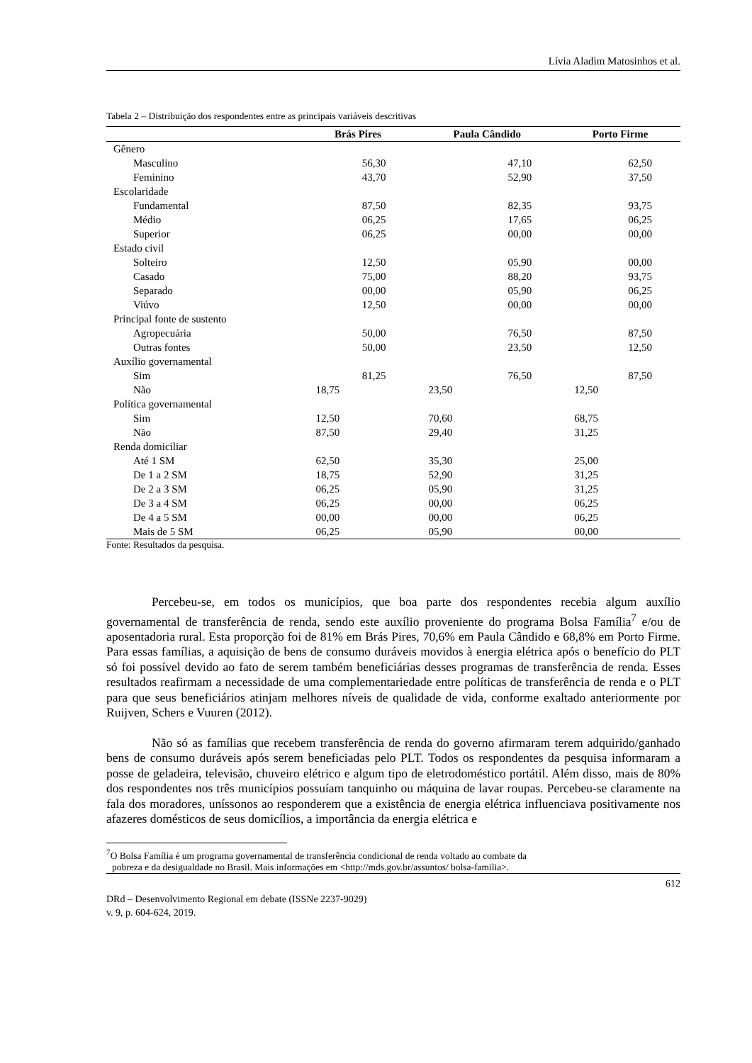Lívia Aladim Matosinhos et al.
Tabela 2 – Distribuição dos respondentes entre as principais variáveis descritivas
| | Brás Pires | Paula Cândido | Porto Firme |
| --- | --- | --- | --- |
| Gênero | | | |
| Masculino | 56,30 | 47,10 | 62,50 |
| Feminino | 43,70 | 52,90 | 37,50 |
| Escolaridade | | | |
| Fundamental | 87,50 | 82,35 | 93,75 |
| Médio | 06,25 | 17,65 | 06,25 |
| Superior | 06,25 | 00,00 | 00,00 |
| Estado civil | | | |
| Solteiro | 12,50 | 05,90 | 00,00 |
| Casado | 75,00 | 88,20 | 93,75 |
| Separado | 00,00 | 05,90 | 06,25 |
| Viúvo | 12,50 | 00,00 | 00,00 |
| Principal fonte de sustento | | | |
| Agropecuária | 50,00 | 76,50 | 87,50 |
| Outras fontes | 50,00 | 23,50 | 12,50 |
| Auxílio governamental | | | |
| Sim | 81,25 | 76,50 | 87,50 |
| Não | 18,75 | 23,50 | 12,50 |
| Política governamental | | | |
| Sim | 12,50 | 70,60 | 68,75 |
| Não | 87,50 | 29,40 | 31,25 |
| Renda domiciliar | | | |
| Até 1 SM | 62,50 | 35,30 | 25,00 |
| De 1 a 2 SM | 18,75 | 52,90 | 31,25 |
| De 2 a 3 SM | 06,25 | 05,90 | 31,25 |
| De 3 a 4 SM | 06,25 | 00,00 | 06,25 |
| De 4 a 5 SM | 00,00 | 00,00 | 06,25 |
| Mais de 5 SM | 06,25 | 05,90 | 00,00 |
Fonte: Resultados da pesquisa.
Percebeu-se, em todos os municípios, que boa parte dos respondentes recebia algum auxílio governamental de transferência de renda, sendo este auxílio proveniente do programa Bolsa Família<sup>7</sup> e/ou de aposentadoria rural. Esta proporção foi de 81% em Brás Pires, 70,6% em Paula Cândido e 68,8% em Porto Firme. Para essas famílias, a aquisição de bens de consumo duráveis movidos à energia elétrica após o benefício do PLT só foi possível devido ao fato de serem também beneficiárias desses programas de transferência de renda. Esses resultados reafirmam a necessidade de uma complementariedade entre políticas de transferência de renda e o PLT para que seus beneficiários atinjam melhores níveis de qualidade de vida, conforme exaltado anteriormente por Ruijven, Schers e Vuuren (2012).
Não só as famílias que recebem transferência de renda do governo afirmaram terem adquirido/ganhado bens de consumo duráveis após serem beneficiadas pelo PLT. Todos os respondentes da pesquisa informaram a posse de geladeira, televisão, chuveiro elétrico e algum tipo de eletrodoméstico portátil. Além disso, mais de 80% dos respondentes nos três municípios possuíam tanquinho ou máquina de lavar roupas. Percebeu-se claramente na fala dos moradores, uníssonos ao responderem que a existência de energia elétrica influenciava positivamente nos afazeres domésticos de seus domicílios, a importância da energia elétrica e
<sup>7</sup> O Bolsa Família é um programa governamental de transferência condicional de renda voltado ao combate da
pobreza e da desigualdade no Brasil. Mais informações em <http://mds.gov.br/assuntos/ bolsa-familia>.
612
DRd – Desenvolvimento Regional em debate (ISSNe 2237-9029)
v. 9, p. 604-624, 2019.